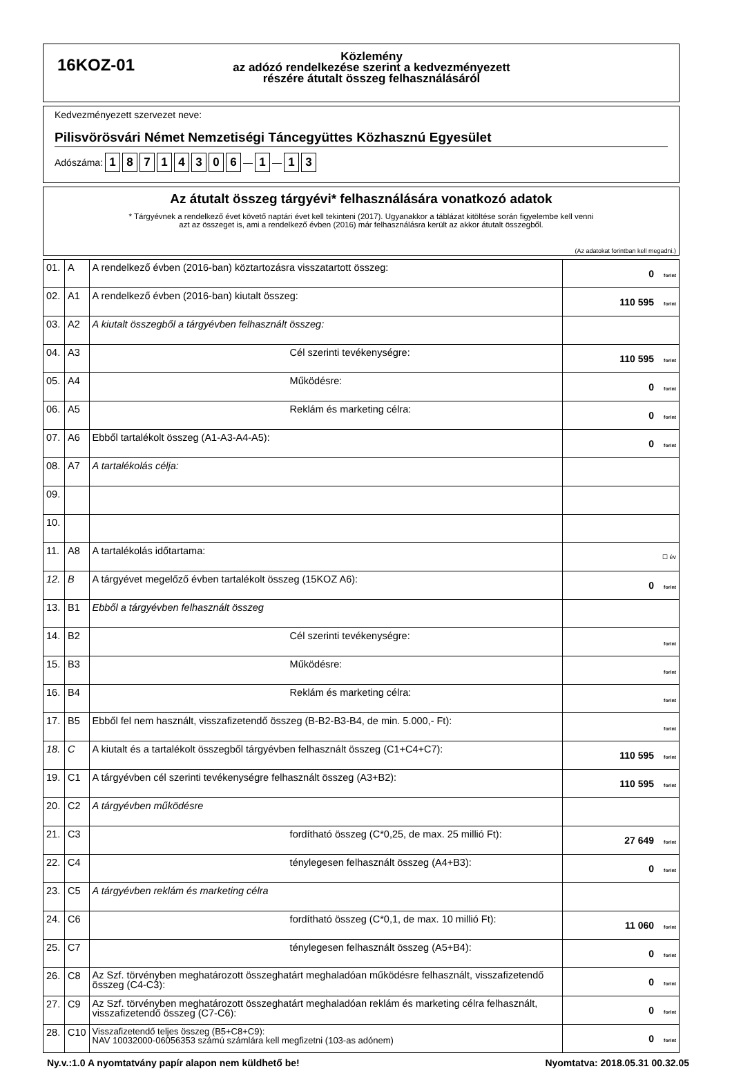16KOZ-01
Közlemény
az adózó rendelkezése szerint a kedvezményezett
részére átutalt összeg felhasználásáról
Kedvezményezett szervezet neve:
Pilisvörösvári Német Nemzetiségi Táncegyüttes Közhasznú Egyesület
Adószáma: 18714306 — 1 — 1 3
Az átutalt összeg tárgyévi* felhasználására vonatkozó adatok
* Tárgyévnek a rendelkező évet követő naptári évet kell tekinteni (2017). Ugyanakkor a táblázat kitöltése során figyelembe kell venni
azt az összeget is, ami a rendelkező évben (2016) már felhasználásra került az akkor átutalt összegből.
(Az adatokat forintban kell megadni.)
| 01. | A | A rendelkező évben (2016-ban) köztartozásra visszatartott összeg: | 0 forint |
| 02. | A1 | A rendelkező évben (2016-ban) kiutalt összeg: | 110 595 forint |
| 03. | A2 | A kiutalt összegből a tárgyévben felhasznált összeg: | |
| 04. | A3 | Cél szerinti tevékenységre: | 110 595 forint |
| 05. | A4 | Működésre: | 0 forint |
| 06. | A5 | Reklám és marketing célra: | 0 forint |
| 07. | A6 | Ebből tartalékolt összeg (A1-A3-A4-A5): | 0 forint |
| 08. | A7 | A tartalékolás célja: | |
| 09. | | | |
| 10. | | | |
| 11. | A8 | A tartalékolás időtartama: | ☐ év |
| 12. | B | A tárgyévet megelőző évben tartalékolt összeg (15KOZ A6): | 0 forint |
| 13. | B1 | Ebből a tárgyévben felhasznált összeg | |
| 14. | B2 | Cél szerinti tevékenységre: | forint |
| 15. | B3 | Működésre: | forint |
| 16. | B4 | Reklám és marketing célra: | forint |
| 17. | B5 | Ebből fel nem használt, visszafizetendő összeg (B-B2-B3-B4, de min. 5.000,- Ft): | forint |
| 18. | C | A kiutalt és a tartalékolt összegből tárgyévben felhasznált összeg (C1+C4+C7): | 110 595 forint |
| 19. | C1 | A tárgyévben cél szerinti tevékenységre felhasznált összeg (A3+B2): | 110 595 forint |
| 20. | C2 | A tárgyévben működésre | |
| 21. | C3 | fordítható összeg (C*0,25, de max. 25 millió Ft): | 27 649 forint |
| 22. | C4 | ténylegesen felhasznált összeg (A4+B3): | 0 forint |
| 23. | C5 | A tárgyévben reklám és marketing célra | |
| 24. | C6 | fordítható összeg (C*0,1, de max. 10 millió Ft): | 11 060 forint |
| 25. | C7 | ténylegesen felhasznált összeg (A5+B4): | 0 forint |
| 26. | C8 | Az Szf. törvényben meghatározott összeghatárt meghaladóan működésre felhasznált, visszafizetendő összeg (C4-C3): | 0 forint |
| 27. | C9 | Az Szf. törvényben meghatározott összeghatárt meghaladóan reklám és marketing célra felhasznált, visszafizetendő összeg (C7-C6): | 0 forint |
| 28. | C10 | Visszafizetendő teljes összeg (B5+C8+C9): NAV 10032000-06056353 számú számlára kell megfizetni (103-as adónem) | 0 forint |
Ny.v.:1.0 A nyomtatvány papír alapon nem küldhető be! Nyomtatva: 2018.05.31 00.32.05